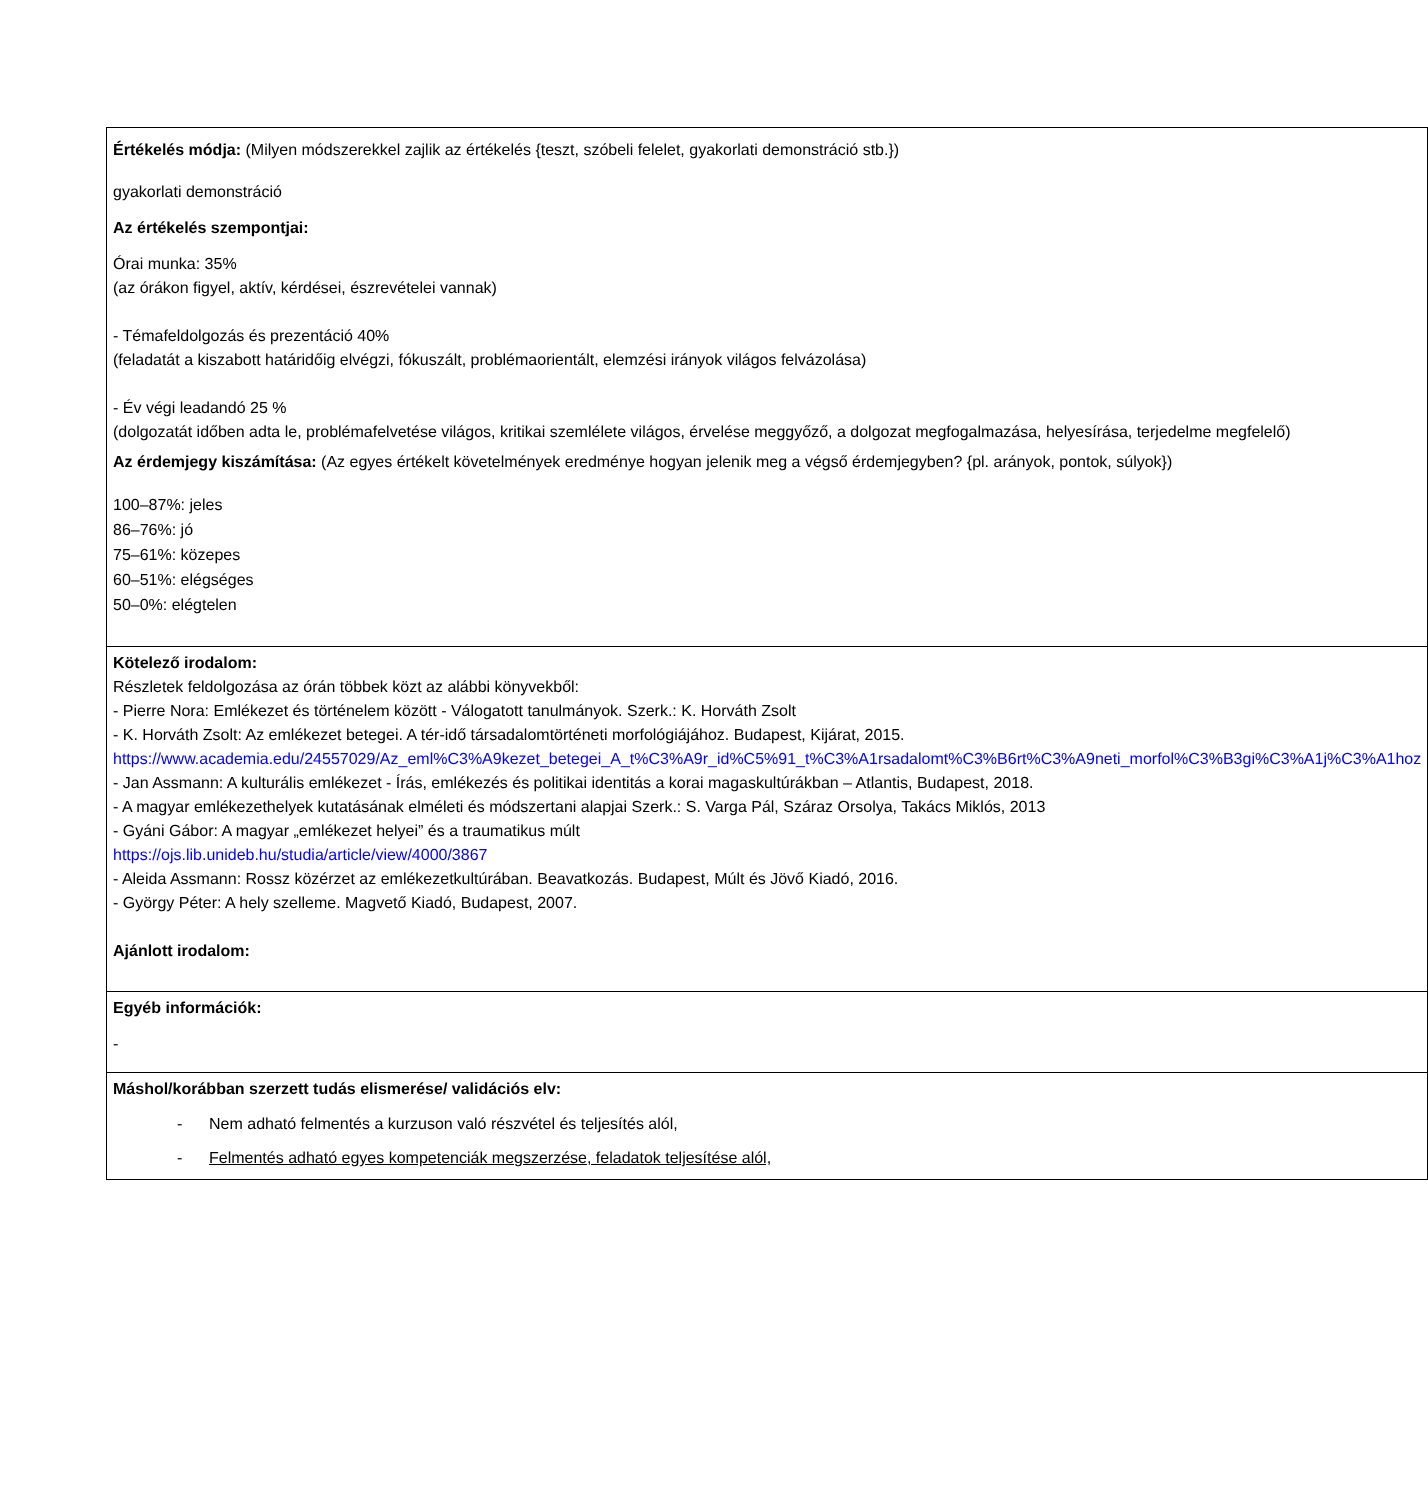| Értékelés módja: (Milyen módszerekkel zajlik az értékelés {teszt, szóbeli felelet, gyakorlati demonstráció stb.}) gyakorlati demonstráció Az értékelés szempontjai: Órai munka: 35% (az órákon figyel, aktív, kérdései, észrevételei vannak) - Témafeldolgozás és prezentáció 40% (feladatát a kiszabott határidőig elvégzi, fókuszált, problémaorientált, elemzési irányok világos felvázolása) - Év végi leadandó 25 % (dolgozatát időben adta le, problémafelvetése világos, kritikai szemlélete világos, érvelése meggyőző, a dolgozat megfogalmazása, helyesírása, terjedelme megfelelő) Az érdemjegy kiszámítása: (Az egyes értékelt követelmények eredménye hogyan jelenik meg a végső érdemjegyben? {pl. arányok, pontok, súlyok}) 100–87%: jeles 86–76%: jó 75–61%: közepes 60–51%: elégséges 50–0%: elégtelen |
| Kötelező irodalom: Részletek feldolgozása az órán többek közt az alábbi könyvekből: - Pierre Nora: Emlékezet és történelem között - Válogatott tanulmányok. Szerk.: K. Horváth Zsolt - K. Horváth Zsolt: Az emlékezet betegei. A tér-idő társadalomtörténeti morfológiájához. Budapest, Kijárat, 2015. https://www.academia.edu/24557029/Az_eml%C3%A9kezet_betegei_A_t%C3%A9r_id%C5%91_t%C3%A1rsadalomt%C3%B6rt%C3%A9neti_morfol%C3%B3gi%C3%A1j%C3%A1hoz - Jan Assmann: A kulturális emlékezet - Írás, emlékezés és politikai identitás a korai magaskultúrákban – Atlantis, Budapest, 2018. - A magyar emlékezethelyek kutatásának elméleti és módszertani alapjai Szerk.: S. Varga Pál, Száraz Orsolya, Takács Miklós, 2013 - Gyáni Gábor: A magyar „emlékezet helyei” és a traumatikus múlt https://ojs.lib.unideb.hu/studia/article/view/4000/3867 - Aleida Assmann: Rossz közérzet az emlékezetkultúrában. Beavatkozás. Budapest, Múlt és Jövő Kiadó, 2016. - György Péter: A hely szelleme. Magvető Kiadó, Budapest, 2007. Ajánlott irodalom: |
| Egyéb információk: - |
| Máshol/korábban szerzett tudás elismerése/ validációs elv: - Nem adható felmentés a kurzuson való részvétel és teljesítés alól, - Felmentés adható egyes kompetenciák megszerzése, feladatok teljesítése alól, |